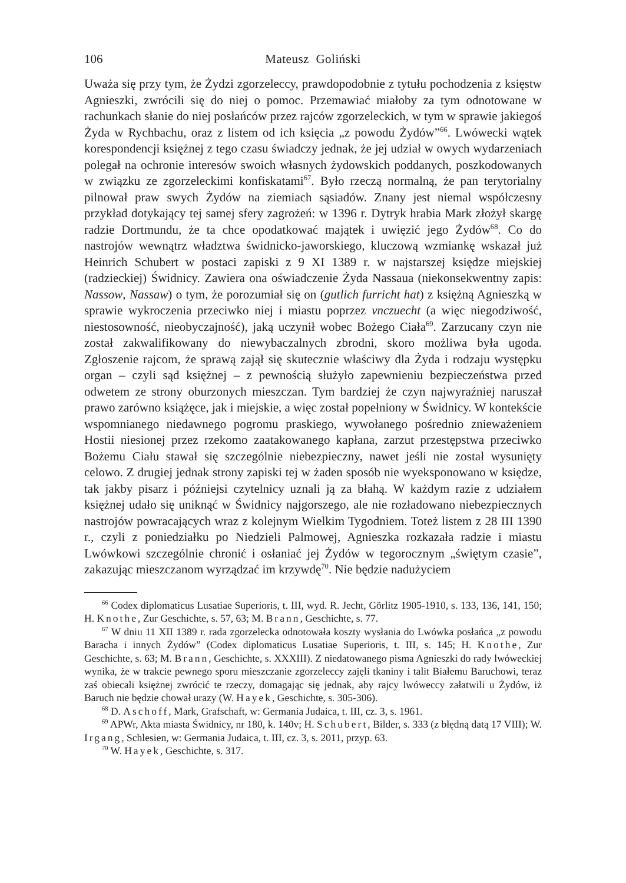106 Mateusz Goliński
Uważa się przy tym, że Żydzi zgorzeleccy, prawdopodobnie z tytułu pochodzenia z księstw Agnieszki, zwrócili się do niej o pomoc. Przemawiać miałoby za tym odnotowane w rachunkach słanie do niej posłańców przez rajców zgorzeleckich, w tym w sprawie jakiegoś Żyda w Rychbachu, oraz z listem od ich księcia „z powodu Żydów”<sup>66</sup>. Lwówecki wątek korespondencji księżnej z tego czasu świadczy jednak, że jej udział w owych wydarzeniach polegał na ochronie interesów swoich własnych żydowskich poddanych, poszkodowanych w związku ze zgorzeleckimi konfiskatami<sup>67</sup>. Było rzeczą normalną, że pan terytorialny pilnował praw swych Żydów na ziemiach sąsiadów. Znany jest niemal współczesny przykład dotykający tej samej sfery zagrożeń: w 1396 r. Dytryk hrabia Mark złożył skargę radzie Dortmundu, że ta chce opodatkować majątek i uwięzić jego Żydów<sup>68</sup>. Co do nastrojów wewnątrz władztwa świdnicko-jaworskiego, kluczową wzmiankę wskazał już Heinrich Schubert w postaci zapiski z 9 XI 1389 r. w najstarszej księdze miejskiej (radzieckiej) Świdnicy. Zawiera ona oświadczenie Żyda Nassaua (niekonsekwentny zapis: Nassow, Nassaw) o tym, że porozumiał się on (gutlich furricht hat) z księżną Agnieszką w sprawie wykroczenia przeciwko niej i miastu poprzez vnczuecht (a więc niegodziwość, niestosowność, nieobyczajność), jaką uczynił wobec Bożego Ciała<sup>69</sup>. Zarzucany czyn nie został zakwalifikowany do niewybaczalnych zbrodni, skoro możliwa była ugoda. Zgłoszenie rajcom, że sprawą zajął się skutecznie właściwy dla Żyda i rodzaju występku organ – czyli sąd księżnej – z pewnością służyło zapewnieniu bezpieczeństwa przed odwetem ze strony oburzonych mieszczan. Tym bardziej że czyn najwyraźniej naruszał prawo zarówno książęce, jak i miejskie, a więc został popełniony w Świdnicy. W kontekście wspomnianego niedawnego pogromu praskiego, wywołanego pośrednio znieważeniem Hostii niesionej przez rzekomo zaatakowanego kapłana, zarzut przestępstwa przeciwko Bożemu Ciału stawał się szczególnie niebezpieczny, nawet jeśli nie został wysunięty celowo. Z drugiej jednak strony zapiski tej w żaden sposób nie wyeksponowano w księdze, tak jakby pisarz i późniejsi czytelnicy uznali ją za błahą. W każdym razie z udziałem księżnej udało się uniknąć w Świdnicy najgorszego, ale nie rozładowano niebezpiecznych nastrojów powracających wraz z kolejnym Wielkim Tygodniem. Toteż listem z 28 III 1390 r., czyli z poniedziałku po Niedzieli Palmowej, Agnieszka rozkazała radzie i miastu Lwówkowi szczególnie chronić i osłaniać jej Żydów w tegorocznym „świętym czasie”, zakazując mieszczanom wyrządzać im krzywdę<sup>70</sup>. Nie będzie nadużyciem
<sup>66</sup> Codex diplomaticus Lusatiae Superioris, t. III, wyd. R. Jecht, Görlitz 1905-1910, s. 133, 136, 141, 150; H. Knothe, Zur Geschichte, s. 57, 63; M. Brann, Geschichte, s. 77.
<sup>67</sup> W dniu 11 XII 1389 r. rada zgorzelecka odnotowała koszty wysłania do Lwówka posłańca „z powodu Baracha i innych Żydów” (Codex diplomaticus Lusatiae Superioris, t. III, s. 145; H. Knothe, Zur Geschichte, s. 63; M. Brann, Geschichte, s. XXXIII). Z niedatowanego pisma Agnieszki do rady lwóweckiej wynika, że w trakcie pewnego sporu mieszczanie zgorzeleccy zajęli tkaniny i talit Białemu Baruchowi, teraz zaś obiecali księżnej zwrócić te rzeczy, domagając się jednak, aby rajcy lwóweccy załatwili u Żydów, iż Baruch nie będzie chował urazy (W. Hayek, Geschichte, s. 305-306).
<sup>68</sup> D. Aschoff, Mark, Grafschaft, w: Germania Judaica, t. III, cz. 3, s. 1961.
<sup>69</sup> APWr, Akta miasta Świdnicy, nr 180, k. 140v; H. Schubert, Bilder, s. 333 (z błędną datą 17 VIII); W. Irgang, Schlesien, w: Germania Judaica, t. III, cz. 3, s. 2011, przyp. 63.
<sup>70</sup> W. Hayek, Geschichte, s. 317.